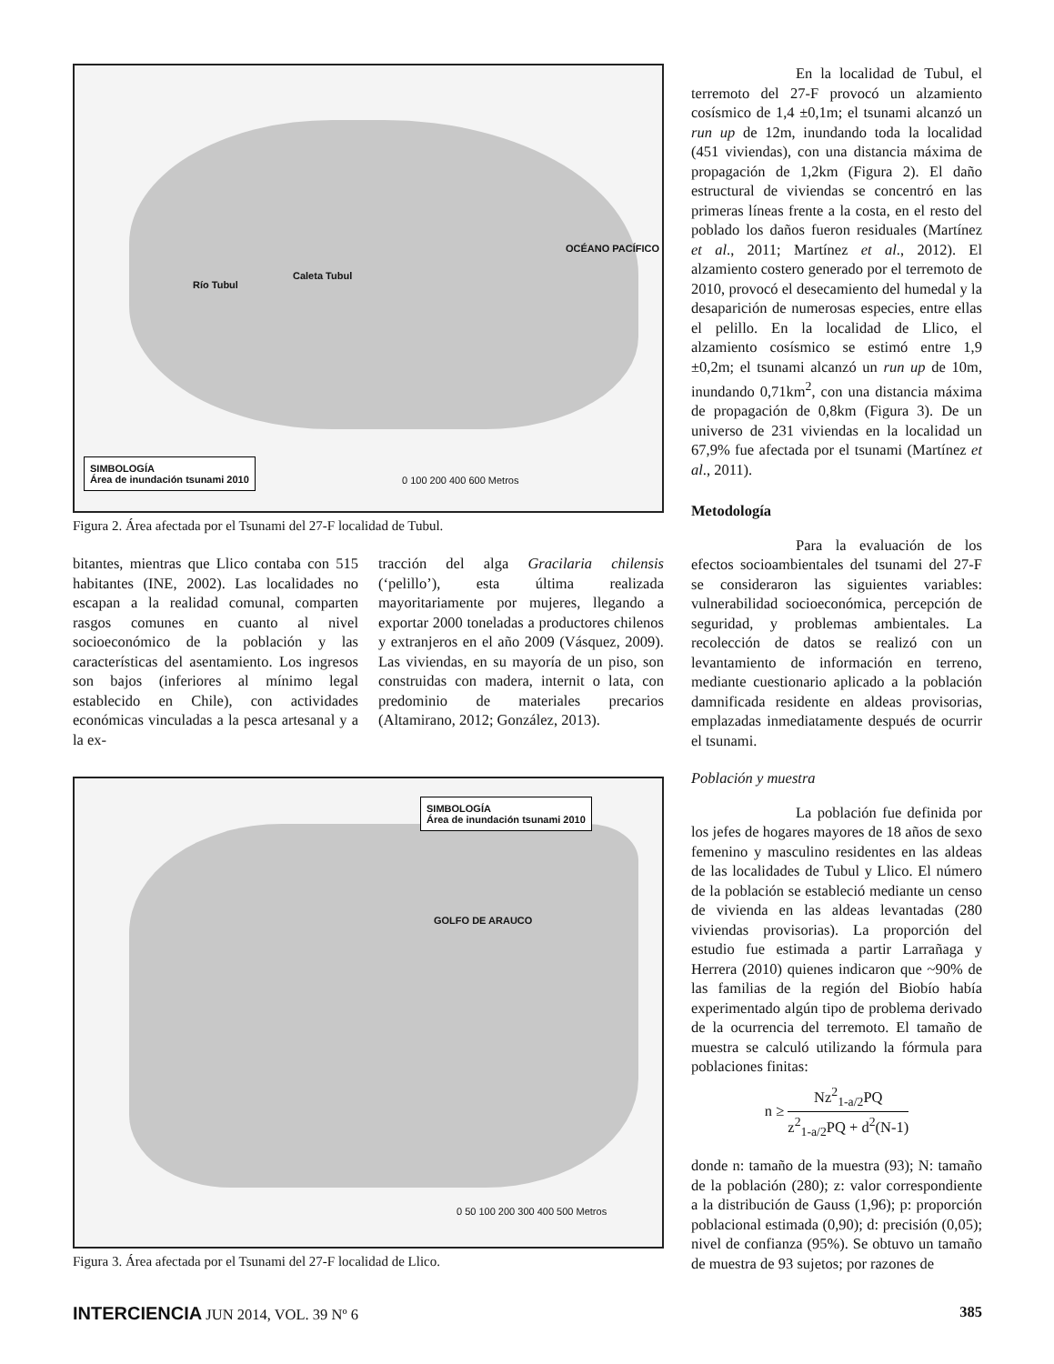Caleta Tubul
Río Tubul
OCÉANO PACÍFICO
SIMBOLOGÍA
Área de inundación tsunami 2010
0 100 200 400 600 Metros
Figura 2. Área afectada por el Tsunami del 27-F localidad de Tubul.
bitantes, mientras que Llico contaba con 515 habitantes (INE, 2002). Las localidades no escapan a la realidad comunal, comparten rasgos comunes en cuanto al nivel socioeconómico de la población y las características del asentamiento. Los ingresos son bajos (inferiores al mínimo legal establecido en Chile), con actividades económicas vinculadas a la pesca artesanal y a la ex-
tracción del alga Gracilaria chilensis (‘pelillo’), esta última realizada mayoritariamente por mujeres, llegando a exportar 2000 toneladas a productores chilenos y extranjeros en el año 2009 (Vásquez, 2009). Las viviendas, en su mayoría de un piso, son construidas con madera, internit o lata, con predominio de materiales precarios (Altamirano, 2012; González, 2013).
SIMBOLOGÍA
Área de inundación tsunami 2010
GOLFO DE ARAUCO
0 50 100 200 300 400 500 Metros
Figura 3. Área afectada por el Tsunami del 27-F localidad de Llico.
En la localidad de Tubul, el terremoto del 27-F provocó un alzamiento cosísmico de 1,4 ±0,1m; el tsunami alcanzó un run up de 12m, inundando toda la localidad (451 viviendas), con una distancia máxima de propagación de 1,2km (Figura 2). El daño estructural de viviendas se concentró en las primeras líneas frente a la costa, en el resto del poblado los daños fueron residuales (Martínez et al., 2011; Martínez et al., 2012). El alzamiento costero generado por el terremoto de 2010, provocó el desecamiento del humedal y la desaparición de numerosas especies, entre ellas el pelillo. En la localidad de Llico, el alzamiento cosísmico se estimó entre 1,9 ±0,2m; el tsunami alcanzó un run up de 10m, inundando 0,71km<sup>2</sup>, con una distancia máxima de propagación de 0,8km (Figura 3). De un universo de 231 viviendas en la localidad un 67,9% fue afectada por el tsunami (Martínez et al., 2011).
Metodología
Para la evaluación de los efectos socioambientales del tsunami del 27-F se consideraron las siguientes variables: vulnerabilidad socioeconómica, percepción de seguridad, y problemas ambientales. La recolección de datos se realizó con un levantamiento de información en terreno, mediante cuestionario aplicado a la población damnificada residente en aldeas provisorias, emplazadas inmediatamente después de ocurrir el tsunami.
Población y muestra
La población fue definida por los jefes de hogares mayores de 18 años de sexo femenino y masculino residentes en las aldeas de las localidades de Tubul y Llico. El número de la población se estableció mediante un censo de vivienda en las aldeas levantadas (280 viviendas provisorias). La proporción del estudio fue estimada a partir Larrañaga y Herrera (2010) quienes indicaron que ~90% de las familias de la región del Biobío había experimentado algún tipo de problema derivado de la ocurrencia del terremoto. El tamaño de muestra se calculó utilizando la fórmula para poblaciones finitas:
n ≥ Nz<sup>2</sup><sub>1-a/2</sub>PQ z<sup>2</sup><sub>1-a/2</sub>PQ + d<sup>2</sup>(N-1)
donde n: tamaño de la muestra (93); N: tamaño de la población (280); z: valor correspondiente a la distribución de Gauss (1,96); p: proporción poblacional estimada (0,90); d: precisión (0,05); nivel de confianza (95%). Se obtuvo un tamaño de muestra de 93 sujetos; por razones de
INTERCIENCIA JUN 2014, VOL. 39 Nº 6 385